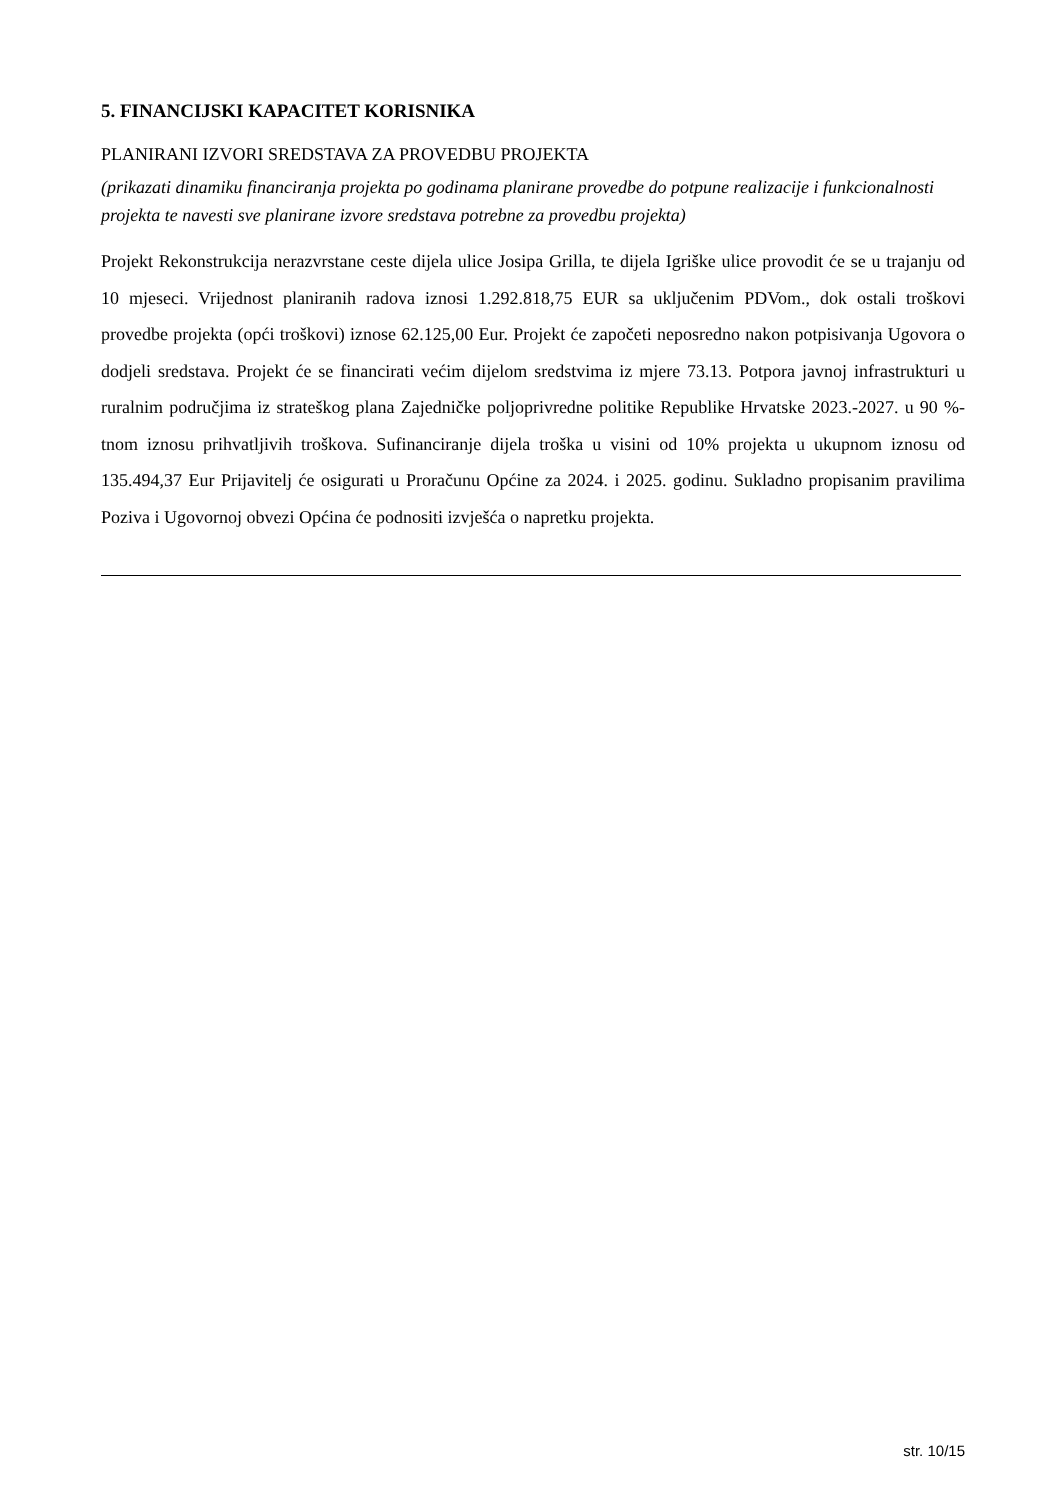5. FINANCIJSKI KAPACITET KORISNIKA
PLANIRANI IZVORI SREDSTAVA ZA PROVEDBU PROJEKTA
(prikazati dinamiku financiranja projekta po godinama planirane provedbe do potpune realizacije i funkcionalnosti projekta te navesti sve planirane izvore sredstava potrebne za provedbu projekta)
Projekt Rekonstrukcija nerazvrstane ceste dijela ulice Josipa Grilla, te dijela Igriške ulice provodit će se u trajanju od 10 mjeseci. Vrijednost planiranih radova iznosi 1.292.818,75 EUR sa uključenim PDVom., dok ostali troškovi provedbe projekta (opći troškovi) iznose 62.125,00 Eur. Projekt će započeti neposredno nakon potpisivanja Ugovora o dodjeli sredstava. Projekt će se financirati većim dijelom sredstvima iz mjere 73.13. Potpora javnoj infrastrukturi u ruralnim područjima iz strateškog plana Zajedničke poljoprivredne politike Republike Hrvatske 2023.-2027. u 90 %-tnom iznosu prihvatljivih troškova. Sufinanciranje dijela troška u visini od 10% projekta u ukupnom iznosu od 135.494,37 Eur Prijavitelj će osigurati u Proračunu Općine za 2024. i 2025. godinu. Sukladno propisanim pravilima Poziva i Ugovornoj obvezi Općina će podnositi izvješća o napretku projekta.
str. 10/15